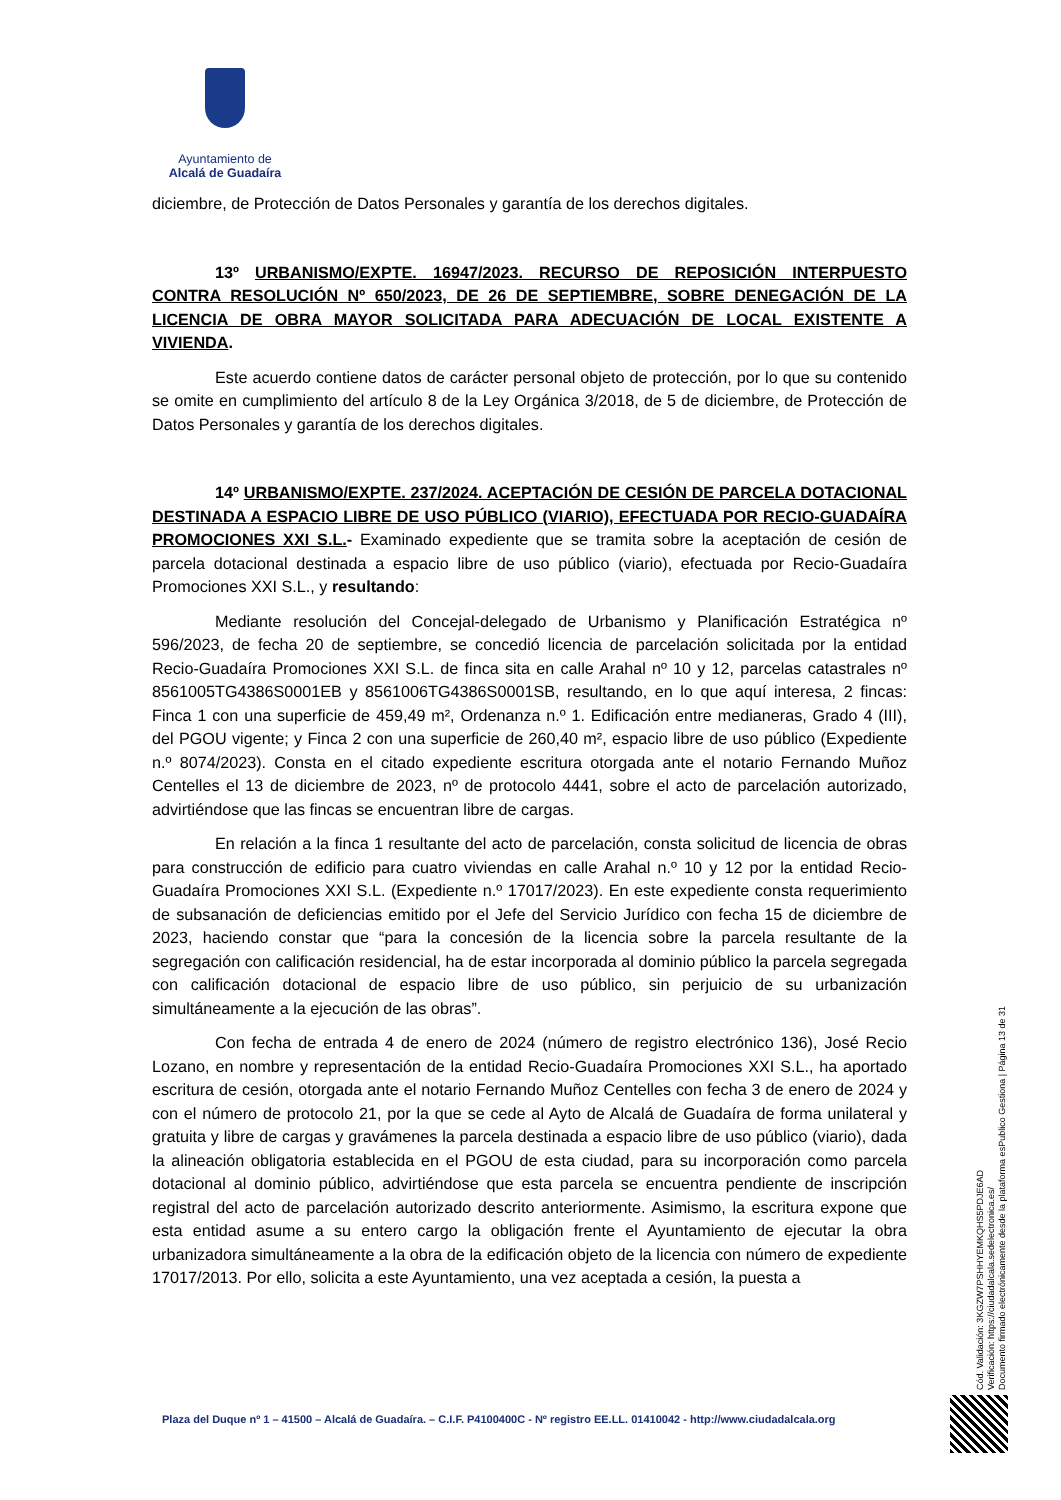Ayuntamiento de
Alcalá de Guadaíra
diciembre, de Protección de Datos Personales y garantía de los derechos digitales.
13º URBANISMO/EXPTE. 16947/2023. RECURSO DE REPOSICIÓN INTERPUESTO CONTRA RESOLUCIÓN Nº 650/2023, DE 26 DE SEPTIEMBRE, SOBRE DENEGACIÓN DE LA LICENCIA DE OBRA MAYOR SOLICITADA PARA ADECUACIÓN DE LOCAL EXISTENTE A VIVIENDA.
Este acuerdo contiene datos de carácter personal objeto de protección, por lo que su contenido se omite en cumplimiento del artículo 8 de la Ley Orgánica 3/2018, de 5 de diciembre, de Protección de Datos Personales y garantía de los derechos digitales.
14º URBANISMO/EXPTE. 237/2024. ACEPTACIÓN DE CESIÓN DE PARCELA DOTACIONAL DESTINADA A ESPACIO LIBRE DE USO PÚBLICO (VIARIO), EFECTUADA POR RECIO-GUADAÍRA PROMOCIONES XXI S.L.- Examinado expediente que se tramita sobre la aceptación de cesión de parcela dotacional destinada a espacio libre de uso público (viario), efectuada por Recio-Guadaíra Promociones XXI S.L., y resultando:
Mediante resolución del Concejal-delegado de Urbanismo y Planificación Estratégica nº 596/2023, de fecha 20 de septiembre, se concedió licencia de parcelación solicitada por la entidad Recio-Guadaíra Promociones XXI S.L. de finca sita en calle Arahal nº 10 y 12, parcelas catastrales nº 8561005TG4386S0001EB y 8561006TG4386S0001SB, resultando, en lo que aquí interesa, 2 fincas: Finca 1 con una superficie de 459,49 m², Ordenanza n.º 1. Edificación entre medianeras, Grado 4 (III), del PGOU vigente; y Finca 2 con una superficie de 260,40 m², espacio libre de uso público (Expediente n.º 8074/2023). Consta en el citado expediente escritura otorgada ante el notario Fernando Muñoz Centelles el 13 de diciembre de 2023, nº de protocolo 4441, sobre el acto de parcelación autorizado, advirtiéndose que las fincas se encuentran libre de cargas.
En relación a la finca 1 resultante del acto de parcelación, consta solicitud de licencia de obras para construcción de edificio para cuatro viviendas en calle Arahal n.º 10 y 12 por la entidad Recio-Guadaíra Promociones XXI S.L. (Expediente n.º 17017/2023). En este expediente consta requerimiento de subsanación de deficiencias emitido por el Jefe del Servicio Jurídico con fecha 15 de diciembre de 2023, haciendo constar que “para la concesión de la licencia sobre la parcela resultante de la segregación con calificación residencial, ha de estar incorporada al dominio público la parcela segregada con calificación dotacional de espacio libre de uso público, sin perjuicio de su urbanización simultáneamente a la ejecución de las obras”.
Con fecha de entrada 4 de enero de 2024 (número de registro electrónico 136), José Recio Lozano, en nombre y representación de la entidad Recio-Guadaíra Promociones XXI S.L., ha aportado escritura de cesión, otorgada ante el notario Fernando Muñoz Centelles con fecha 3 de enero de 2024 y con el número de protocolo 21, por la que se cede al Ayto de Alcalá de Guadaíra de forma unilateral y gratuita y libre de cargas y gravámenes la parcela destinada a espacio libre de uso público (viario), dada la alineación obligatoria establecida en el PGOU de esta ciudad, para su incorporación como parcela dotacional al dominio público, advirtiéndose que esta parcela se encuentra pendiente de inscripción registral del acto de parcelación autorizado descrito anteriormente. Asimismo, la escritura expone que esta entidad asume a su entero cargo la obligación frente el Ayuntamiento de ejecutar la obra urbanizadora simultáneamente a la obra de la edificación objeto de la licencia con número de expediente 17017/2013. Por ello, solicita a este Ayuntamiento, una vez aceptada a cesión, la puesta a
Cód. Validación: 3KGZW7PSHHYEMKQHS5PDJE6AD
Verificación: https://ciudadalcala.sedelectronica.es/
Documento firmado electrónicamente desde la plataforma esPublico Gestiona | Página 13 de 31
Plaza del Duque nº 1 – 41500 – Alcalá de Guadaíra. – C.I.F. P4100400C - Nº registro EE.LL. 01410042 - http://www.ciudadalcala.org